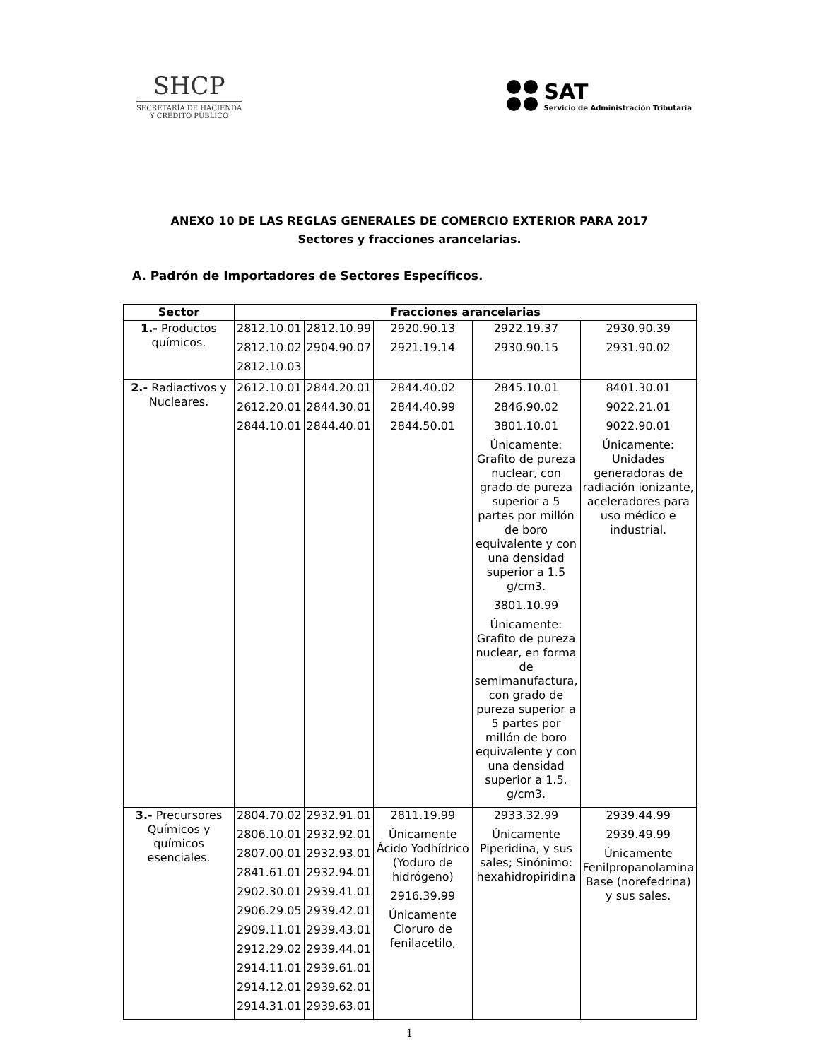SHCP
SECRETARÍA DE HACIENDA
Y CRÉDITO PÚBLICO
SAT
Servicio de Administración Tributaria
ANEXO 10 DE LAS REGLAS GENERALES DE COMERCIO EXTERIOR PARA 2017
Sectores y fracciones arancelarias.
A. Padrón de Importadores de Sectores Específicos.
| Sector | Fracciones arancelarias | | | | |
| --- | --- | --- | --- | --- | --- |
| 1.- Productos químicos. | 2812.10.01 2812.10.02 2812.10.03 | 2812.10.99 2904.90.07 | 2920.90.13 2921.19.14 | 2922.19.37 2930.90.15 | 2930.90.39 2931.90.02 |
| 2.- Radiactivos y Nucleares. | 2612.10.01 2612.20.01 2844.10.01 | 2844.20.01 2844.30.01 2844.40.01 | 2844.40.02 2844.40.99 2844.50.01 | 2845.10.01 2846.90.02 3801.10.01 Únicamente: Grafito de pureza nuclear, con grado de pureza superior a 5 partes por millón de boro equivalente y con una densidad superior a 1.5 g/cm3. 3801.10.99 Únicamente: Grafito de pureza nuclear, en forma de semimanufactura, con grado de pureza superior a 5 partes por millón de boro equivalente y con una densidad superior a 1.5. g/cm3. | 8401.30.01 9022.21.01 9022.90.01 Únicamente: Unidades generadoras de radiación ionizante, aceleradores para uso médico e industrial. |
| 3.- Precursores Químicos y químicos esenciales. | 2804.70.02 2806.10.01 2807.00.01 2841.61.01 2902.30.01 2906.29.05 2909.11.01 2912.29.02 2914.11.01 2914.12.01 2914.31.01 | 2932.91.01 2932.92.01 2932.93.01 2932.94.01 2939.41.01 2939.42.01 2939.43.01 2939.44.01 2939.61.01 2939.62.01 2939.63.01 | 2811.19.99 Únicamente Ácido Yodhídrico (Yoduro de hidrógeno) 2916.39.99 Únicamente Cloruro de fenilacetilo, | 2933.32.99 Únicamente Piperidina, y sus sales; Sinónimo: hexahidropiridina | 2939.44.99 2939.49.99 Únicamente Fenilpropanolamina Base (norefedrina) y sus sales. |
1